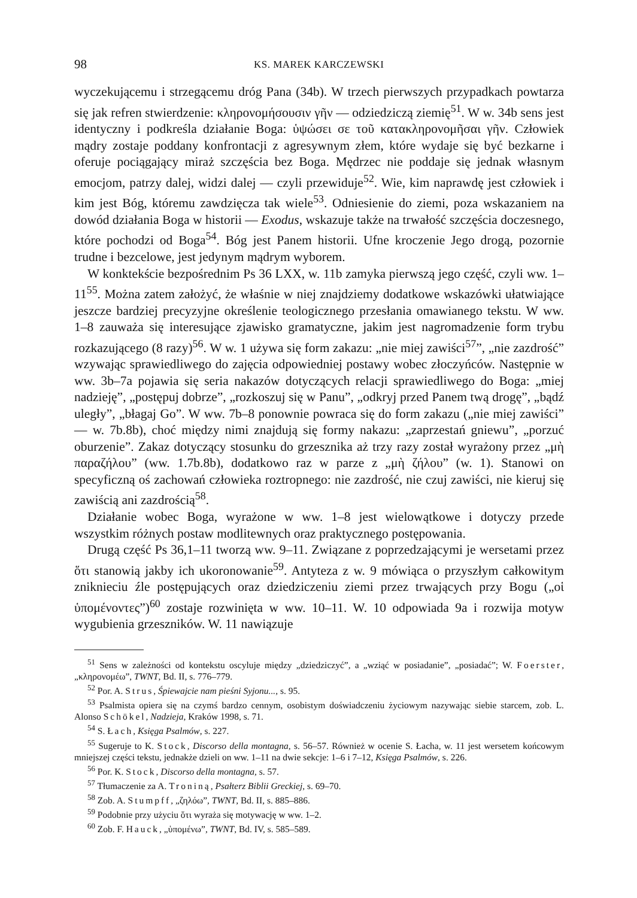98 KS. MAREK KARCZEWSKI
wyczekującemu i strzegącemu dróg Pana (34b). W trzech pierwszych przypadkach powtarza się jak refren stwierdzenie: κληρονομήσουσιν γῆν — odziedziczą ziemię<sup>51</sup>. W w. 34b sens jest identyczny i podkreśla działanie Boga: ὑψώσει σε τοῦ κατακληρονομῆσαι γῆν. Człowiek mądry zostaje poddany konfrontacji z agresywnym złem, które wydaje się być bezkarne i oferuje pociągający miraż szczęścia bez Boga. Mędrzec nie poddaje się jednak własnym emocjom, patrzy dalej, widzi dalej — czyli przewiduje<sup>52</sup>. Wie, kim naprawdę jest człowiek i kim jest Bóg, któremu zawdzięcza tak wiele<sup>53</sup>. Odniesienie do ziemi, poza wskazaniem na dowód działania Boga w historii — Exodus, wskazuje także na trwałość szczęścia doczesnego, które pochodzi od Boga<sup>54</sup>. Bóg jest Panem historii. Ufne kroczenie Jego drogą, pozornie trudne i bezcelowe, jest jedynym mądrym wyborem.
W konktekście bezpośrednim Ps 36 LXX, w. 11b zamyka pierwszą jego część, czyli ww. 1–11<sup>55</sup>. Można zatem założyć, że właśnie w niej znajdziemy dodatkowe wskazówki ułatwiające jeszcze bardziej precyzyjne określenie teologicznego przesłania omawianego tekstu. W ww. 1–8 zauważa się interesujące zjawisko gramatyczne, jakim jest nagromadzenie form trybu rozkazującego (8 razy)<sup>56</sup>. W w. 1 używa się form zakazu: „nie miej zawiści<sup>57</sup>”, „nie zazdrość” wzywając sprawiedliwego do zajęcia odpowiedniej postawy wobec złoczyńców. Następnie w ww. 3b–7a pojawia się seria nakazów dotyczących relacji sprawiedliwego do Boga: „miej nadzieję”, „postępuj dobrze”, „rozkoszuj się w Panu”, „odkryj przed Panem twą drogę”, „bądź uległy”, „błagaj Go”. W ww. 7b–8 ponownie powraca się do form zakazu („nie miej zawiści” — w. 7b.8b), choć między nimi znajdują się formy nakazu: „zaprzestań gniewu”, „porzuć oburzenie”. Zakaz dotyczący stosunku do grzesznika aż trzy razy został wyrażony przez „μὴ παραζήλου” (ww. 1.7b.8b), dodatkowo raz w parze z „μὴ ζήλου” (w. 1). Stanowi on specyficzną oś zachowań człowieka roztropnego: nie zazdrość, nie czuj zawiści, nie kieruj się zawiścią ani zazdrością<sup>58</sup>.
Działanie wobec Boga, wyrażone w ww. 1–8 jest wielowątkowe i dotyczy przede wszystkim różnych postaw modlitewnych oraz praktycznego postępowania.
Drugą część Ps 36,1–11 tworzą ww. 9–11. Związane z poprzedzającymi je wersetami przez ὅτι stanowią jakby ich ukoronowanie<sup>59</sup>. Antyteza z w. 9 mówiąca o przyszłym całkowitym zniknieciu źle postępujących oraz dziedziczeniu ziemi przez trwających przy Bogu („οἱ ὑπομένοντες”)<sup>60</sup> zostaje rozwinięta w ww. 10–11. W. 10 odpowiada 9a i rozwija motyw wygubienia grzeszników. W. 11 nawiązuje
<sup>51</sup> Sens w zależności od kontekstu oscyluje między „dziedziczyć”, a „wziąć w posiadanie”, „posiadać”; W. Foerster, „κληρονομέω”, TWNT, Bd. II, s. 776–779.
<sup>52</sup> Por. A. Strus, Śpiewajcie nam pieśni Syjonu..., s. 95.
<sup>53</sup> Psalmista opiera się na czymś bardzo cennym, osobistym doświadczeniu życiowym nazywając siebie starcem, zob. L. Alonso Schökel, Nadzieja, Kraków 1998, s. 71.
<sup>54</sup> S. Łach, Księga Psalmów, s. 227.
<sup>55</sup> Sugeruje to K. Stock, Discorso della montagna, s. 56–57. Również w ocenie S. Łacha, w. 11 jest wersetem końcowym mniejszej części tekstu, jednakże dzieli on ww. 1–11 na dwie sekcje: 1–6 i 7–12, Księga Psalmów, s. 226.
<sup>56</sup> Por. K. Stock, Discorso della montagna, s. 57.
<sup>57</sup> Tłumaczenie za A. Troniną, Psałterz Biblii Greckiej, s. 69–70.
<sup>58</sup> Zob. A. Stumpff, „ζηλόω”, TWNT, Bd. II, s. 885–886.
<sup>59</sup> Podobnie przy użyciu ὅτι wyraża się motywację w ww. 1–2.
<sup>60</sup> Zob. F. Hauck, „ὑπομένω”, TWNT, Bd. IV, s. 585–589.